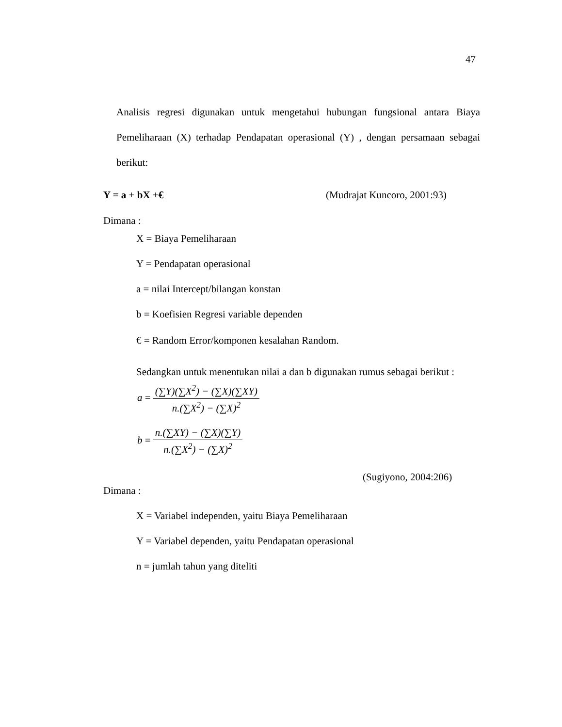47
Analisis regresi digunakan untuk mengetahui hubungan fungsional antara Biaya Pemeliharaan (X) terhadap Pendapatan operasional (Y) , dengan persamaan sebagai berikut:
Y = a + bX +€ (Mudrajat Kuncoro, 2001:93)
Dimana :
X = Biaya Pemeliharaan
Y = Pendapatan operasional
a = nilai Intercept/bilangan konstan
b = Koefisien Regresi variable dependen
€ = Random Error/komponen kesalahan Random.
Sedangkan untuk menentukan nilai a dan b digunakan rumus sebagai berikut :
a =
(∑Y)(∑X<sup>2</sup>) − (∑X)(∑XY)
n.(∑X<sup>2</sup>) − (∑X)<sup>2</sup>
b =
n.(∑XY) − (∑X)(∑Y)
n.(∑X<sup>2</sup>) − (∑X)<sup>2</sup>
(Sugiyono, 2004:206)
Dimana :
X = Variabel independen, yaitu Biaya Pemeliharaan
Y = Variabel dependen, yaitu Pendapatan operasional
n = jumlah tahun yang diteliti